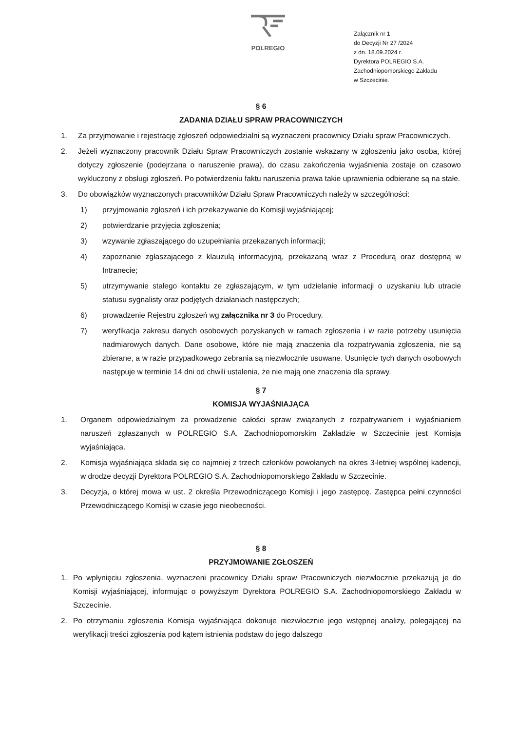POLREGIO
Załącznik nr 1
do Decyzji Nr 27 /2024
z dn. 18.09.2024 r.
Dyrektora POLREGIO S.A.
Zachodniopomorskiego Zakładu
w Szczecinie.
§ 6
ZADANIA DZIAŁU SPRAW PRACOWNICZYCH
1. Za przyjmowanie i rejestrację zgłoszeń odpowiedzialni są wyznaczeni pracownicy Działu spraw Pracowniczych.
2. Jeżeli wyznaczony pracownik Działu Spraw Pracowniczych zostanie wskazany w zgłoszeniu jako osoba, której dotyczy zgłoszenie (podejrzana o naruszenie prawa), do czasu zakończenia wyjaśnienia zostaje on czasowo wykluczony z obsługi zgłoszeń. Po potwierdzeniu faktu naruszenia prawa takie uprawnienia odbierane są na stałe.
3. Do obowiązków wyznaczonych pracowników Działu Spraw Pracowniczych należy w szczególności:
1) przyjmowanie zgłoszeń i ich przekazywanie do Komisji wyjaśniającej;
2) potwierdzanie przyjęcia zgłoszenia;
3) wzywanie zgłaszającego do uzupełniania przekazanych informacji;
4) zapoznanie zgłaszającego z klauzulą informacyjną, przekazaną wraz z Procedurą oraz dostępną w Intranecie;
5) utrzymywanie stałego kontaktu ze zgłaszającym, w tym udzielanie informacji o uzyskaniu lub utracie statusu sygnalisty oraz podjętych działaniach następczych;
6) prowadzenie Rejestru zgłoszeń wg załącznika nr 3 do Procedury.
7) weryfikacja zakresu danych osobowych pozyskanych w ramach zgłoszenia i w razie potrzeby usunięcia nadmiarowych danych. Dane osobowe, które nie mają znaczenia dla rozpatrywania zgłoszenia, nie są zbierane, a w razie przypadkowego zebrania są niezwłocznie usuwane. Usunięcie tych danych osobowych następuje w terminie 14 dni od chwili ustalenia, że nie mają one znaczenia dla sprawy.
§ 7
KOMISJA WYJAŚNIAJĄCA
1. Organem odpowiedzialnym za prowadzenie całości spraw związanych z rozpatrywaniem i wyjaśnianiem naruszeń zgłaszanych w POLREGIO S.A. Zachodniopomorskim Zakładzie w Szczecinie jest Komisja wyjaśniająca.
2. Komisja wyjaśniająca składa się co najmniej z trzech członków powołanych na okres 3-letniej wspólnej kadencji, w drodze decyzji Dyrektora POLREGIO S.A. Zachodniopomorskiego Zakładu w Szczecinie.
3. Decyzja, o której mowa w ust. 2 określa Przewodniczącego Komisji i jego zastępcę. Zastępca pełni czynności Przewodniczącego Komisji w czasie jego nieobecności.
§ 8
PRZYJMOWANIE ZGŁOSZEŃ
1. Po wpłynięciu zgłoszenia, wyznaczeni pracownicy Działu spraw Pracowniczych niezwłocznie przekazują je do Komisji wyjaśniającej, informując o powyższym Dyrektora POLREGIO S.A. Zachodniopomorskiego Zakładu w Szczecinie.
2. Po otrzymaniu zgłoszenia Komisja wyjaśniająca dokonuje niezwłocznie jego wstępnej analizy, polegającej na weryfikacji treści zgłoszenia pod kątem istnienia podstaw do jego dalszego